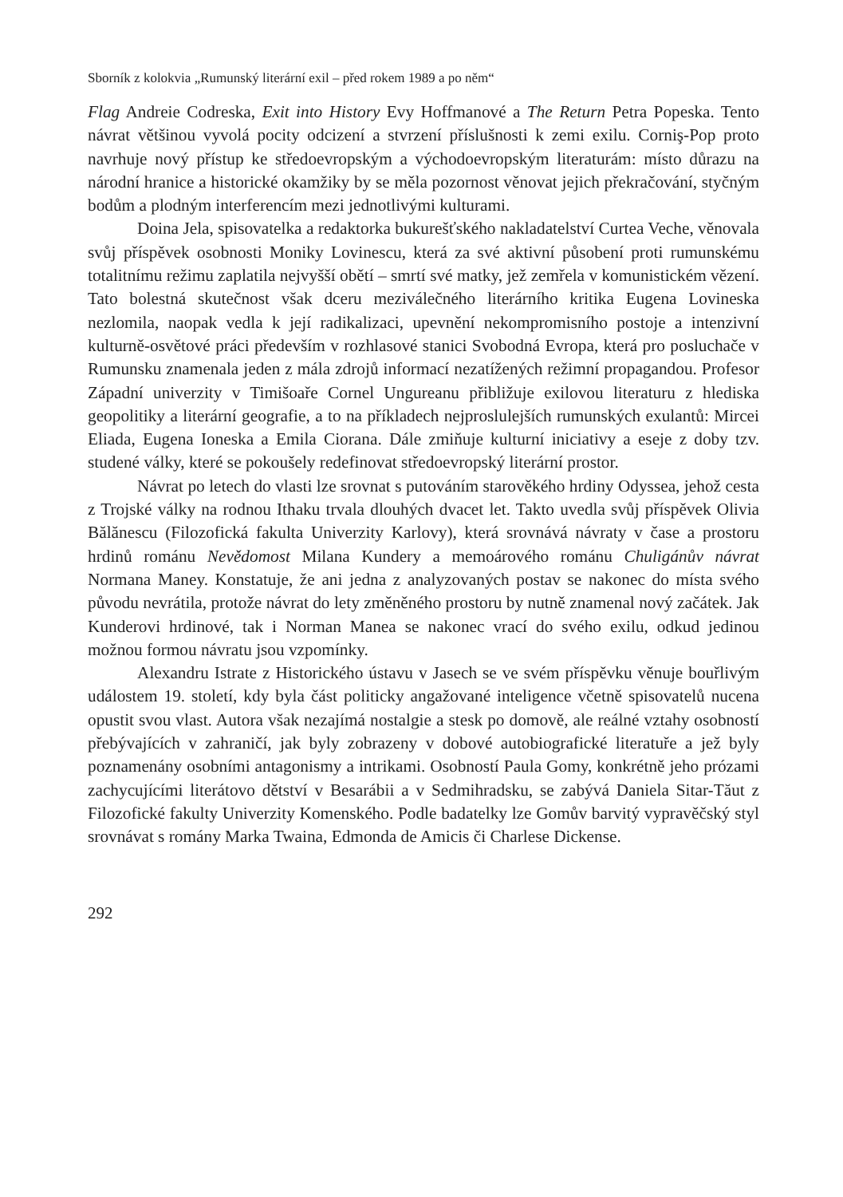Sborník z kolokvia „Rumunský literární exil – před rokem 1989 a po něm“
Flag Andreie Codreska, Exit into History Evy Hoffmanové a The Return Petra Popeska. Tento návrat většinou vyvolá pocity odcizení a stvrzení příslušnosti k zemi exilu. Corniş-Pop proto navrhuje nový přístup ke středoevropským a východoevropským literaturám: místo důrazu na národní hranice a historické okamžiky by se měla pozornost věnovat jejich překračování, styčným bodům a plodným interferencím mezi jednotlivými kulturami.
Doina Jela, spisovatelka a redaktorka bukurešťského nakladatelství Curtea Veche, věnovala svůj příspěvek osobnosti Moniky Lovinescu, která za své aktivní působení proti rumunskému totalitnímu režimu zaplatila nejvyšší obětí – smrtí své matky, jež zemřela v komunistickém vězení. Tato bolestná skutečnost však dceru meziválečného literárního kritika Eugena Lovineska nezlomila, naopak vedla k její radikalizaci, upevnění nekompromisního postoje a intenzivní kulturně-osvětové práci především v rozhlasové stanici Svobodná Evropa, která pro posluchače v Rumunsku znamenala jeden z mála zdrojů informací nezatížených režimní propagandou. Profesor Západní univerzity v Timišoaře Cornel Ungureanu přibližuje exilovou literaturu z hlediska geopolitiky a literární geografie, a to na příkladech nejproslulejších rumunských exulantů: Mircei Eliada, Eugena Ioneska a Emila Ciorana. Dále zmiňuje kulturní iniciativy a eseje z doby tzv. studené války, které se pokoušely redefinovat středoevropský literární prostor.
Návrat po letech do vlasti lze srovnat s putováním starověkého hrdiny Odyssea, jehož cesta z Trojské války na rodnou Ithaku trvala dlouhých dvacet let. Takto uvedla svůj příspěvek Olivia Bălănescu (Filozofická fakulta Univerzity Karlovy), která srovnává návraty v čase a prostoru hrdinů románu Nevědomost Milana Kundery a memoárového románu Chuligánův návrat Normana Maney. Konstatuje, že ani jedna z analyzovaných postav se nakonec do místa svého původu nevrátila, protože návrat do lety změněného prostoru by nutně znamenal nový začátek. Jak Kunderovi hrdinové, tak i Norman Manea se nakonec vrací do svého exilu, odkud jedinou možnou formou návratu jsou vzpomínky.
Alexandru Istrate z Historického ústavu v Jasech se ve svém příspěvku věnuje bouřlivým událostem 19. století, kdy byla část politicky angažované inteligence včetně spisovatelů nucena opustit svou vlast. Autora však nezajímá nostalgie a stesk po domově, ale reálné vztahy osobností přebývajících v zahraničí, jak byly zobrazeny v dobové autobiografické literatuře a jež byly poznamenány osobními antagonismy a intrikami. Osobností Paula Gomy, konkrétně jeho prózami zachycujícími literátovo dětství v Besarábii a v Sedmihradsku, se zabývá Daniela Sitar-Tăut z Filozofické fakulty Univerzity Komenského. Podle badatelky lze Gomův barvitý vypravěčský styl srovnávat s romány Marka Twaina, Edmonda de Amicis či Charlese Dickense.
292